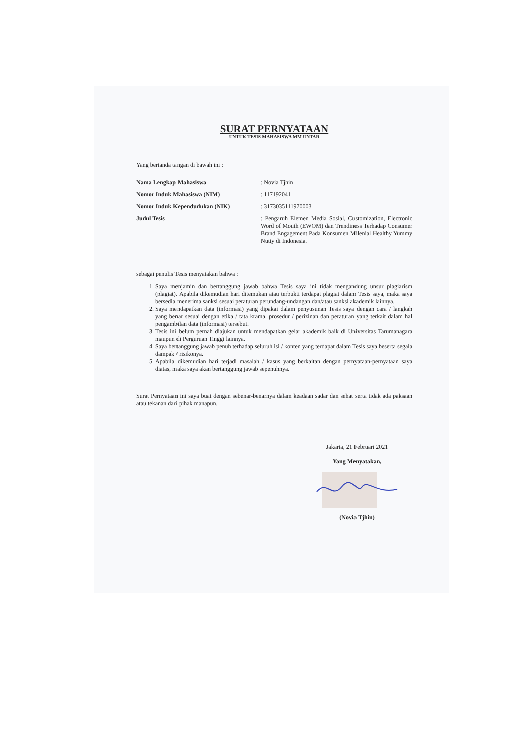SURAT PERNYATAAN
UNTUK TESIS MAHASISWA MM UNTAR
Yang bertanda tangan di bawah ini :
Nama Lengkap Mahasiswa : Novia Tjhin
Nomor Induk Mahasiswa (NIM) : 117192041
Nomor Induk Kependudukan (NIK) : 3173035111970003
Judul Tesis : Pengaruh Elemen Media Sosial, Customization, Electronic Word of Mouth (EWOM) dan Trendiness Terhadap Consumer Brand Engagement Pada Konsumen Milenial Healthy Yummy Nutty di Indonesia.
sebagai penulis Tesis menyatakan bahwa :
1. Saya menjamin dan bertanggung jawab bahwa Tesis saya ini tidak mengandung unsur plagiarism (plagiat). Apabila dikemudian hari ditemukan atau terbukti terdapat plagiat dalam Tesis saya, maka saya bersedia menerima sanksi sesuai peraturan perundang-undangan dan/atau sanksi akademik lainnya.
2. Saya mendapatkan data (informasi) yang dipakai dalam penyusunan Tesis saya dengan cara / langkah yang benar sesuai dengan etika / tata krama, prosedur / perizinan dan peraturan yang terkait dalam hal pengambilan data (informasi) tersebut.
3. Tesis ini belum pernah diajukan untuk mendapatkan gelar akademik baik di Universitas Tarumanagara maupun di Perguruan Tinggi lainnya.
4. Saya bertanggung jawab penuh terhadap seluruh isi / konten yang terdapat dalam Tesis saya beserta segala dampak / risikonya.
5. Apabila dikemudian hari terjadi masalah / kasus yang berkaitan dengan pernyataan-pernyataan saya diatas, maka saya akan bertanggung jawab sepenuhnya.
Surat Pernyataan ini saya buat dengan sebenar-benarnya dalam keadaan sadar dan sehat serta tidak ada paksaan atau tekanan dari pihak manapun.
Jakarta, 21 Februari 2021
Yang Menyatakan,
(Novia Tjhin)